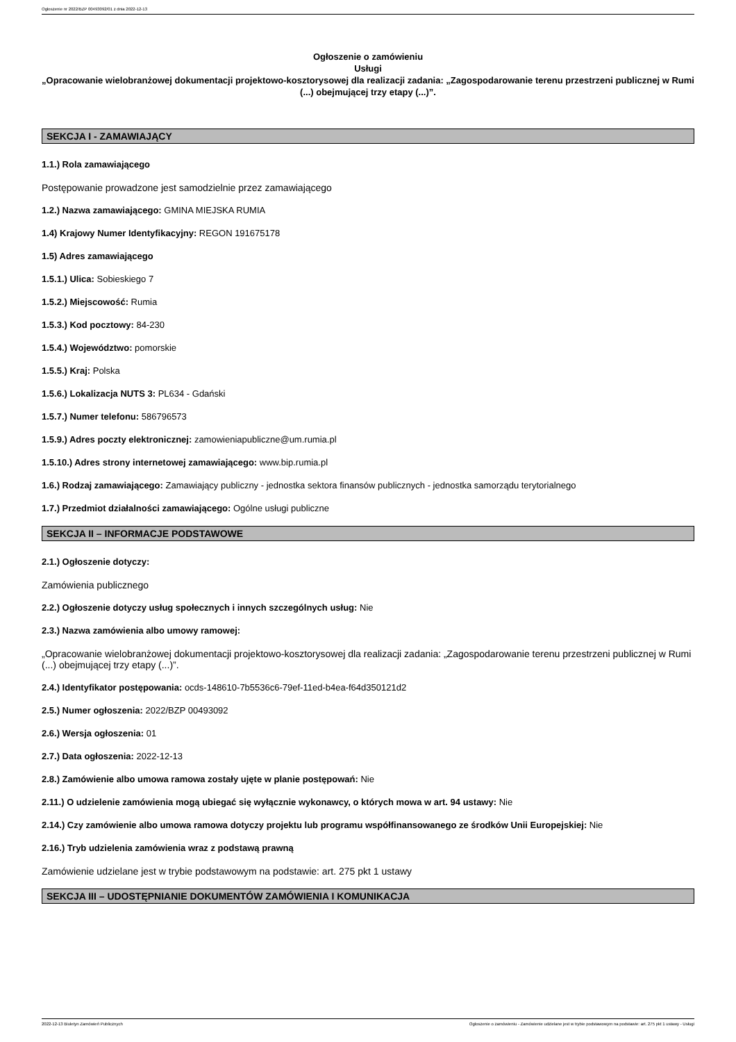Ogłoszenie nr 2022/BZP 00493092/01 z dnia 2022-12-13
Ogłoszenie o zamówieniu
Usługi
„Opracowanie wielobranżowej dokumentacji projektowo-kosztorysowej dla realizacji zadania: „Zagospodarowanie terenu przestrzeni publicznej w Rumi (...) obejmującej trzy etapy (...)”.
SEKCJA I - ZAMAWIAJĄCY
1.1.) Rola zamawiającego
Postępowanie prowadzone jest samodzielnie przez zamawiającego
1.2.) Nazwa zamawiającego: GMINA MIEJSKA RUMIA
1.4) Krajowy Numer Identyfikacyjny: REGON 191675178
1.5) Adres zamawiającego
1.5.1.) Ulica: Sobieskiego 7
1.5.2.) Miejscowość: Rumia
1.5.3.) Kod pocztowy: 84-230
1.5.4.) Województwo: pomorskie
1.5.5.) Kraj: Polska
1.5.6.) Lokalizacja NUTS 3: PL634 - Gdański
1.5.7.) Numer telefonu: 586796573
1.5.9.) Adres poczty elektronicznej: zamowieniapubliczne@um.rumia.pl
1.5.10.) Adres strony internetowej zamawiającego: www.bip.rumia.pl
1.6.) Rodzaj zamawiającego: Zamawiający publiczny - jednostka sektora finansów publicznych - jednostka samorządu terytorialnego
1.7.) Przedmiot działalności zamawiającego: Ogólne usługi publiczne
SEKCJA II – INFORMACJE PODSTAWOWE
2.1.) Ogłoszenie dotyczy:
Zamówienia publicznego
2.2.) Ogłoszenie dotyczy usług społecznych i innych szczególnych usług: Nie
2.3.) Nazwa zamówienia albo umowy ramowej:
„Opracowanie wielobranżowej dokumentacji projektowo-kosztorysowej dla realizacji zadania: „Zagospodarowanie terenu przestrzeni publicznej w Rumi (...) obejmującej trzy etapy (...)”.
2.4.) Identyfikator postępowania: ocds-148610-7b5536c6-79ef-11ed-b4ea-f64d350121d2
2.5.) Numer ogłoszenia: 2022/BZP 00493092
2.6.) Wersja ogłoszenia: 01
2.7.) Data ogłoszenia: 2022-12-13
2.8.) Zamówienie albo umowa ramowa zostały ujęte w planie postępowań: Nie
2.11.) O udzielenie zamówienia mogą ubiegać się wyłącznie wykonawcy, o których mowa w art. 94 ustawy: Nie
2.14.) Czy zamówienie albo umowa ramowa dotyczy projektu lub programu współfinansowanego ze środków Unii Europejskiej: Nie
2.16.) Tryb udzielenia zamówienia wraz z podstawą prawną
Zamówienie udzielane jest w trybie podstawowym na podstawie: art. 275 pkt 1 ustawy
SEKCJA III – UDOSTĘPNIANIE DOKUMENTÓW ZAMÓWIENIA I KOMUNIKACJA
2022-12-13 Biuletyn Zamówień Publicznych Ogłoszenie o zamówieniu - Zamówienie udzielane jest w trybie podstawowym na podstawie: art. 275 pkt 1 ustawy - Usługi